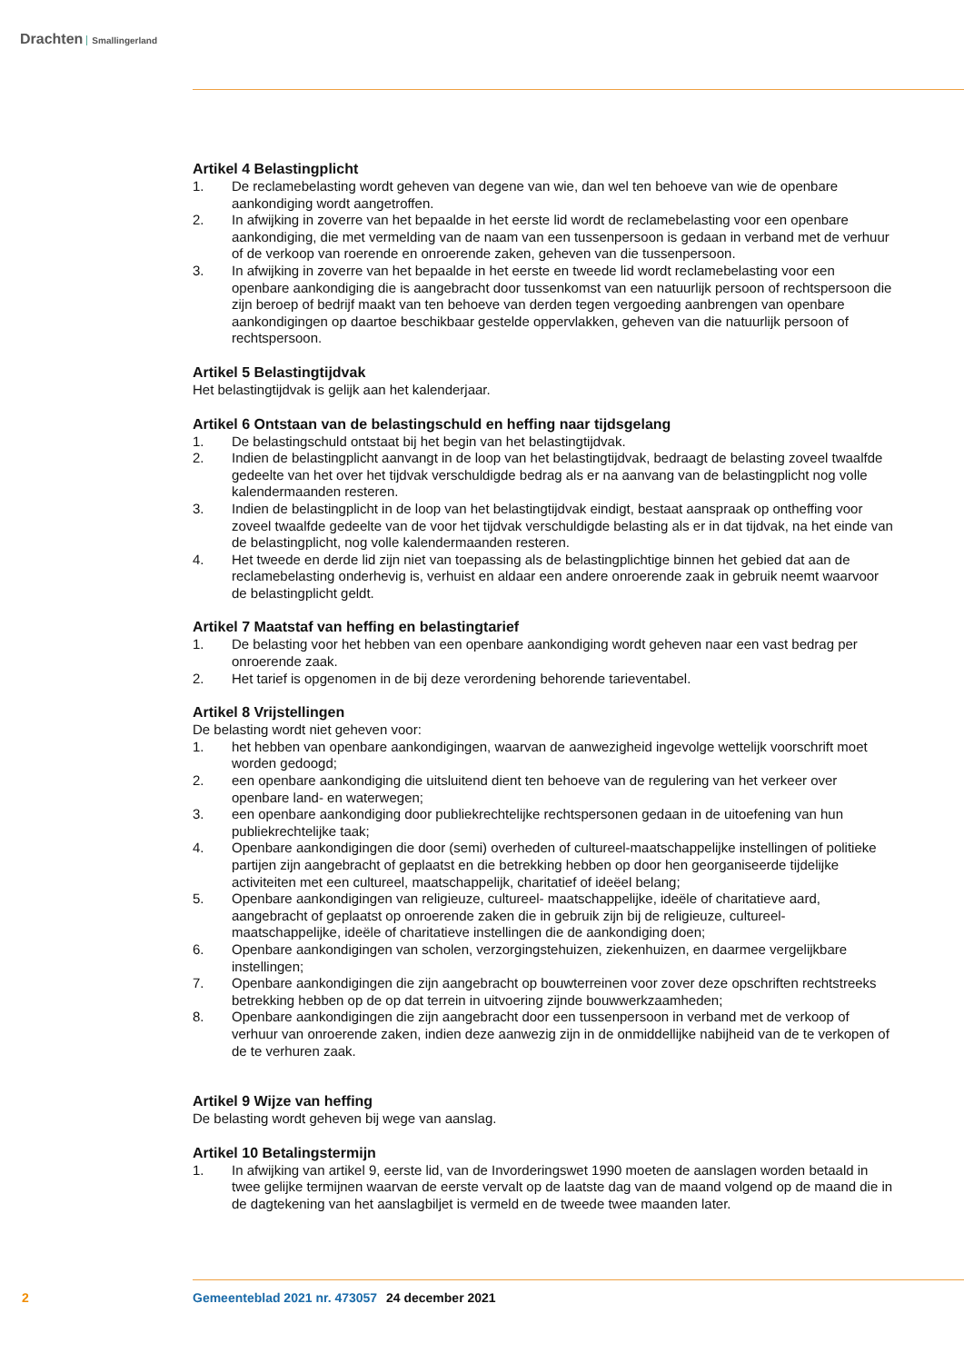Drachten Smallingerland
Artikel 4 Belastingplicht
1. De reclamebelasting wordt geheven van degene van wie, dan wel ten behoeve van wie de openbare aankondiging wordt aangetroffen.
2. In afwijking in zoverre van het bepaalde in het eerste lid wordt de reclamebelasting voor een openbare aankondiging, die met vermelding van de naam van een tussenpersoon is gedaan in verband met de verhuur of de verkoop van roerende en onroerende zaken, geheven van die tussenpersoon.
3. In afwijking in zoverre van het bepaalde in het eerste en tweede lid wordt reclamebelasting voor een openbare aankondiging die is aangebracht door tussenkomst van een natuurlijk persoon of rechtspersoon die zijn beroep of bedrijf maakt van ten behoeve van derden tegen vergoeding aanbrengen van openbare aankondigingen op daartoe beschikbaar gestelde oppervlakken, geheven van die natuurlijk persoon of rechtspersoon.
Artikel 5 Belastingtijdvak
Het belastingtijdvak is gelijk aan het kalenderjaar.
Artikel 6 Ontstaan van de belastingschuld en heffing naar tijdsgelang
1. De belastingschuld ontstaat bij het begin van het belastingtijdvak.
2. Indien de belastingplicht aanvangt in de loop van het belastingtijdvak, bedraagt de belasting zoveel twaalfde gedeelte van het over het tijdvak verschuldigde bedrag als er na aanvang van de belastingplicht nog volle kalendermaanden resteren.
3. Indien de belastingplicht in de loop van het belastingtijdvak eindigt, bestaat aanspraak op ontheffing voor zoveel twaalfde gedeelte van de voor het tijdvak verschuldigde belasting als er in dat tijdvak, na het einde van de belastingplicht, nog volle kalendermaanden resteren.
4. Het tweede en derde lid zijn niet van toepassing als de belastingplichtige binnen het gebied dat aan de reclamebelasting onderhevig is, verhuist en aldaar een andere onroerende zaak in gebruik neemt waarvoor de belastingplicht geldt.
Artikel 7 Maatstaf van heffing en belastingtarief
1. De belasting voor het hebben van een openbare aankondiging wordt geheven naar een vast bedrag per onroerende zaak.
2. Het tarief is opgenomen in de bij deze verordening behorende tarieventabel.
Artikel 8 Vrijstellingen
De belasting wordt niet geheven voor:
1. het hebben van openbare aankondigingen, waarvan de aanwezigheid ingevolge wettelijk voorschrift moet worden gedoogd;
2. een openbare aankondiging die uitsluitend dient ten behoeve van de regulering van het verkeer over openbare land- en waterwegen;
3. een openbare aankondiging door publiekrechtelijke rechtspersonen gedaan in de uitoefening van hun publiekrechtelijke taak;
4. Openbare aankondigingen die door (semi) overheden of cultureel-maatschappelijke instellingen of politieke partijen zijn aangebracht of geplaatst en die betrekking hebben op door hen georganiseerde tijdelijke activiteiten met een cultureel, maatschappelijk, charitatief of ideëel belang;
5. Openbare aankondigingen van religieuze, cultureel- maatschappelijke, ideële of charitatieve aard, aangebracht of geplaatst op onroerende zaken die in gebruik zijn bij de religieuze, cultureel-maatschappelijke, ideële of charitatieve instellingen die de aankondiging doen;
6. Openbare aankondigingen van scholen, verzorgingstehuizen, ziekenhuizen, en daarmee vergelijkbare instellingen;
7. Openbare aankondigingen die zijn aangebracht op bouwterreinen voor zover deze opschriften rechtstreeks betrekking hebben op de op dat terrein in uitvoering zijnde bouwwerkzaamheden;
8. Openbare aankondigingen die zijn aangebracht door een tussenpersoon in verband met de verkoop of verhuur van onroerende zaken, indien deze aanwezig zijn in de onmiddellijke nabijheid van de te verkopen of de te verhuren zaak.
Artikel 9 Wijze van heffing
De belasting wordt geheven bij wege van aanslag.
Artikel 10 Betalingstermijn
1. In afwijking van artikel 9, eerste lid, van de Invorderingswet 1990 moeten de aanslagen worden betaald in twee gelijke termijnen waarvan de eerste vervalt op de laatste dag van de maand volgend op de maand die in de dagtekening van het aanslagbiljet is vermeld en de tweede twee maanden later.
2 Gemeenteblad 2021 nr. 473057 24 december 2021